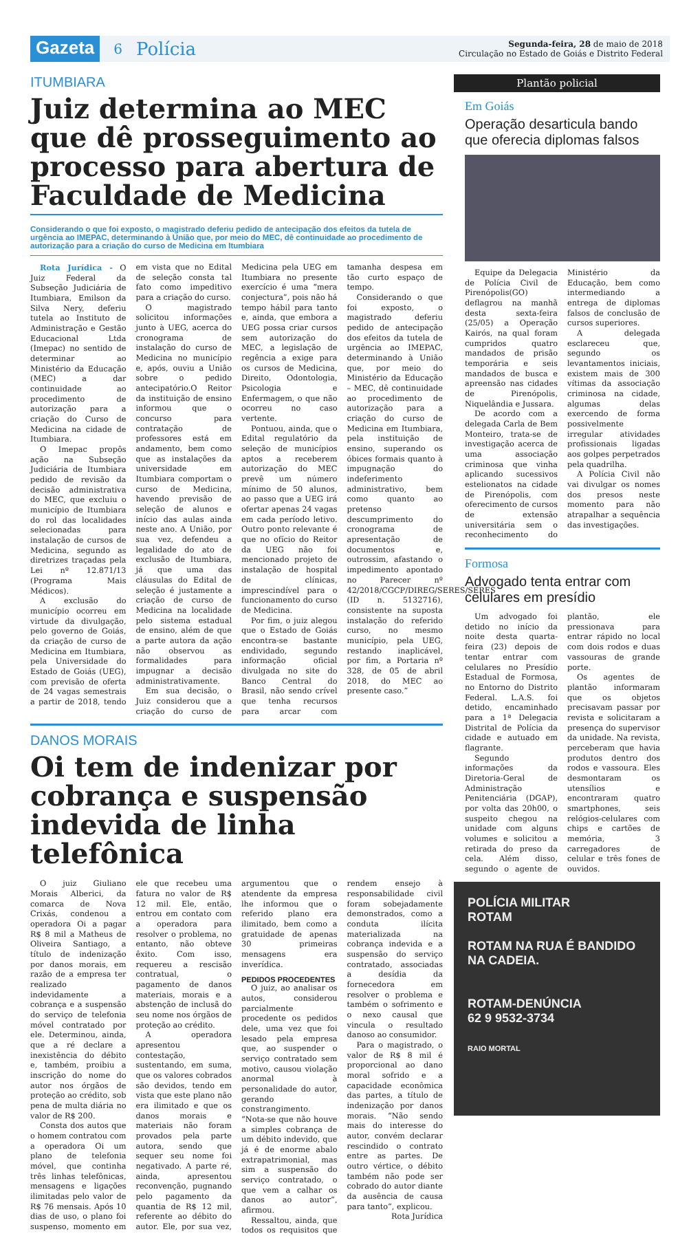Gazeta 6 Polícia Segunda-feira, 28 de maio de 2018
Circulação no Estado de Goiás e Distrito Federal
ITUMBIARA
Juiz determina ao MEC que dê prosseguimento ao processo para abertura de Faculdade de Medicina
Considerando o que foi exposto, o magistrado deferiu pedido de antecipação dos efeitos da tutela de urgência ao IMEPAC, determinando à União que, por meio do MEC, dê continuidade ao procedimento de autorização para a criação do curso de Medicina em Itumbiara
Rota Jurídica - O Juiz Federal da Subseção Judiciária de Itumbiara, Emilson da Silva Nery, deferiu tutela ao Instituto de Administração e Gestão Educacional Ltda (Imepac) no sentido de determinar ao Ministério da Educação (MEC) a dar continuidade ao procedimento de autorização para a criação do Curso de Medicina na cidade de Itumbiara.
O Imepac propôs ação na Subseção Judiciária de Itumbiara pedido de revisão da decisão administrativa do MEC, que excluiu o município de Itumbiara do rol das localidades selecionadas para instalação de cursos de Medicina, segundo as diretrizes traçadas pela Lei nº 12.871/13 (Programa Mais Médicos).
A exclusão do município ocorreu em virtude da divulgação, pelo governo de Goiás, da criação de curso de Medicina em Itumbiara, pela Universidade do Estado de Goiás (UEG), com previsão de oferta de 24 vagas semestrais a partir de 2018, tendo em vista que no Edital de seleção consta tal fato como impeditivo para a criação do curso.
O magistrado solicitou informações junto à UEG, acerca do cronograma de instalação do curso de Medicina no município e, após, ouviu a União sobre o pedido antecipatório.O Reitor da instituição de ensino informou que o concurso para contratação de professores está em andamento, bem como que as instalações da universidade em Itumbiara comportam o curso de Medicina, havendo previsão de seleção de alunos e início das aulas ainda neste ano. A União, por sua vez, defendeu a legalidade do ato de exclusão de Itumbiara, já que uma das cláusulas do Edital de seleção é justamente a criação de curso de Medicina na localidade pelo sistema estadual de ensino, além de que a parte autora da ação não observou as formalidades para impugnar a decisão administrativamente.
Em sua decisão, o Juiz considerou que a criação do curso de Medicina pela UEG em Itumbiara no presente exercício é uma “mera conjectura”, pois não há tempo hábil para tanto e, ainda, que embora a UEG possa criar cursos sem autorização do MEC, a legislação de regência a exige para os cursos de Medicina, Direito, Odontologia, Psicologia e Enfermagem, o que não ocorreu no caso vertente.
Pontuou, ainda, que o Edital regulatório da seleção de municípios aptos a receberem autorização do MEC prevê um número mínimo de 50 alunos, ao passo que a UEG irá ofertar apenas 24 vagas em cada período letivo. Outro ponto relevante é que no ofício do Reitor da UEG não foi mencionado projeto de instalação de hospital de clínicas, imprescindível para o funcionamento do curso de Medicina.
Por fim, o juiz alegou que o Estado de Goiás encontra-se bastante endividado, segundo informação oficial divulgada no site do Banco Central do Brasil, não sendo crível que tenha recursos para arcar com tamanha despesa em tão curto espaço de tempo.
Considerando o que foi exposto, o magistrado deferiu pedido de antecipação dos efeitos da tutela de urgência ao IMEPAC, determinando à União que, por meio do Ministério da Educação – MEC, dê continuidade ao procedimento de autorização para a criação do curso de Medicina em Itumbiara, pela instituição de ensino, superando os óbices formais quanto à impugnação do indeferimento administrativo, bem como quanto ao pretenso descumprimento do cronograma de apresentação de documentos e, outrossim, afastando o impedimento apontado no Parecer nº 42/2018/CGCP/DIREG/SERES/SERES (ID n. 5132716), consistente na suposta instalação do referido curso, no mesmo município, pela UEG, restando inaplicável, por fim, a Portaria nº 328, de 05 de abril 2018, do MEC ao presente caso.”
DANOS MORAIS
Oi tem de indenizar por cobrança e suspensão indevida de linha telefônica
O juiz Giuliano Morais Alberici, da comarca de Nova Crixás, condenou a operadora Oi a pagar R$ 8 mil a Matheus de Oliveira Santiago, a título de indenização por danos morais, em razão de a empresa ter realizado indevidamente a cobrança e a suspensão do serviço de telefonia móvel contratado por ele. Determinou, ainda, que a ré declare a inexistência do débito e, também, proibiu a inscrição do nome do autor nos órgãos de proteção ao crédito, sob pena de multa diária no valor de R$ 200.
Consta dos autos que o homem contratou com a operadora Oi um plano de telefonia móvel, que continha três linhas telefônicas, mensagens e ligações ilimitadas pelo valor de R$ 76 mensais. Após 10 dias de uso, o plano foi suspenso, momento em ele que recebeu uma fatura no valor de R$ 12 mil. Ele, então, entrou em contato com a operadora para resolver o problema, no entanto, não obteve êxito. Com isso, requereu a rescisão contratual, o pagamento de danos materiais, morais e a abstenção de inclusã do seu nome nos órgãos de proteção ao crédito.
A operadora apresentou contestação, sustentando, em suma, que os valores cobrados são devidos, tendo em vista que este plano não era ilimitado e que os danos morais e materiais não foram provados pela parte autora, sendo que sequer seu nome foi negativado. A parte ré, ainda, apresentou reconvenção, pugnando pelo pagamento da quantia de R$ 12 mil, referente ao débito do autor. Ele, por sua vez, argumentou que o atendente da empresa lhe informou que o referido plano era ilimitado, bem como a gratuidade de apenas 30 primeiras mensagens era inverídica.
PEDIDOS PROCEDENTES
O juiz, ao analisar os autos, considerou parcialmente procedente os pedidos dele, uma vez que foi lesado pela empresa que, ao suspender o serviço contratado sem motivo, causou violação anormal à personalidade do autor, gerando constrangimento. “Nota-se que não houve a simples cobrança de um débito indevido, que já é de enorme abalo extrapatrimonial, mas sim a suspensão do serviço contratado, o que vem a calhar os danos ao autor”, afirmou.
Ressaltou, ainda, que todos os requisitos que rendem ensejo à responsabilidade civil foram sobejadamente demonstrados, como a conduta ilícita materializada na cobrança indevida e a suspensão do serviço contratado, associadas a desídia da fornecedora em resolver o problema e também o sofrimento e o nexo causal que vincula o resultado danoso ao consumidor.
Para o magistrado, o valor de R$ 8 mil é proporcional ao dano moral sofrido e a capacidade econômica das partes, a título de indenização por danos morais. “Não sendo mais do interesse do autor, convém declarar rescindido o contrato entre as partes. De outro vértice, o débito também não pode ser cobrado do autor diante da ausência de causa para tanto”, explicou.
Rota Jurídica
Plantão policial
Em Goiás
Operação desarticula bando que oferecia diplomas falsos
Equipe da Delegacia de Polícia Civil de Pirenópolis(GO) deflagrou na manhã desta sexta-feira (25/05) a Operação Kairós, na qual foram cumpridos quatro mandados de prisão temporária e seis mandados de busca e apreensão nas cidades de Pirenópolis, Niquelândia e Jussara.
De acordo com a delegada Carla de Bem Monteiro, trata-se de investigação acerca de uma associação criminosa que vinha aplicando sucessivos estelionatos na cidade de Pirenópolis, com oferecimento de cursos de extensão universitária sem o reconhecimento do Ministério da Educação, bem como intermediando a entrega de diplomas falsos de conclusão de cursos superiores.
A delegada esclareceu que, segundo os levantamentos iniciais, existem mais de 300 vítimas da associação criminosa na cidade, algumas delas exercendo de forma possivelmente irregular atividades profissionais ligadas aos golpes perpetrados pela quadrilha.
A Polícia Civil não vai divulgar os nomes dos presos neste momento para não atrapalhar a sequência das investigações.
Formosa
Advogado tenta entrar com celulares em presídio
Um advogado foi detido no início da noite desta quarta-feira (23) depois de tentar entrar com celulares no Presídio Estadual de Formosa, no Entorno do Distrito Federal. L.A.S. foi detido, encaminhado para a 1ª Delegacia Distrital de Polícia da cidade e autuado em flagrante.
Segundo informações da Diretoria-Geral de Administração Penitenciária (DGAP), por volta das 20h00, o suspeito chegou na unidade com alguns volumes e solicitou a retirada do preso da cela. Além disso, segundo o agente de plantão, ele pressionava para entrar rápido no local com dois rodos e duas vassouras de grande porte.
Os agentes de plantão informaram que os objetos precisavam passar por revista e solicitaram a presença do supervisor da unidade. Na revista, perceberam que havia produtos dentro dos rodos e vassoura. Eles desmontaram os utensílios e encontraram quatro smartphones, seis relógios-celulares com chips e cartões de memória, 3 carregadores de celular e três fones de ouvidos.
POLÍCIA MILITAR
ROTAM
ROTAM NA RUA É BANDIDO NA CADEIA.
ROTAM-DENÚNCIA
62 9 9532-3734
RAIO MORTAL